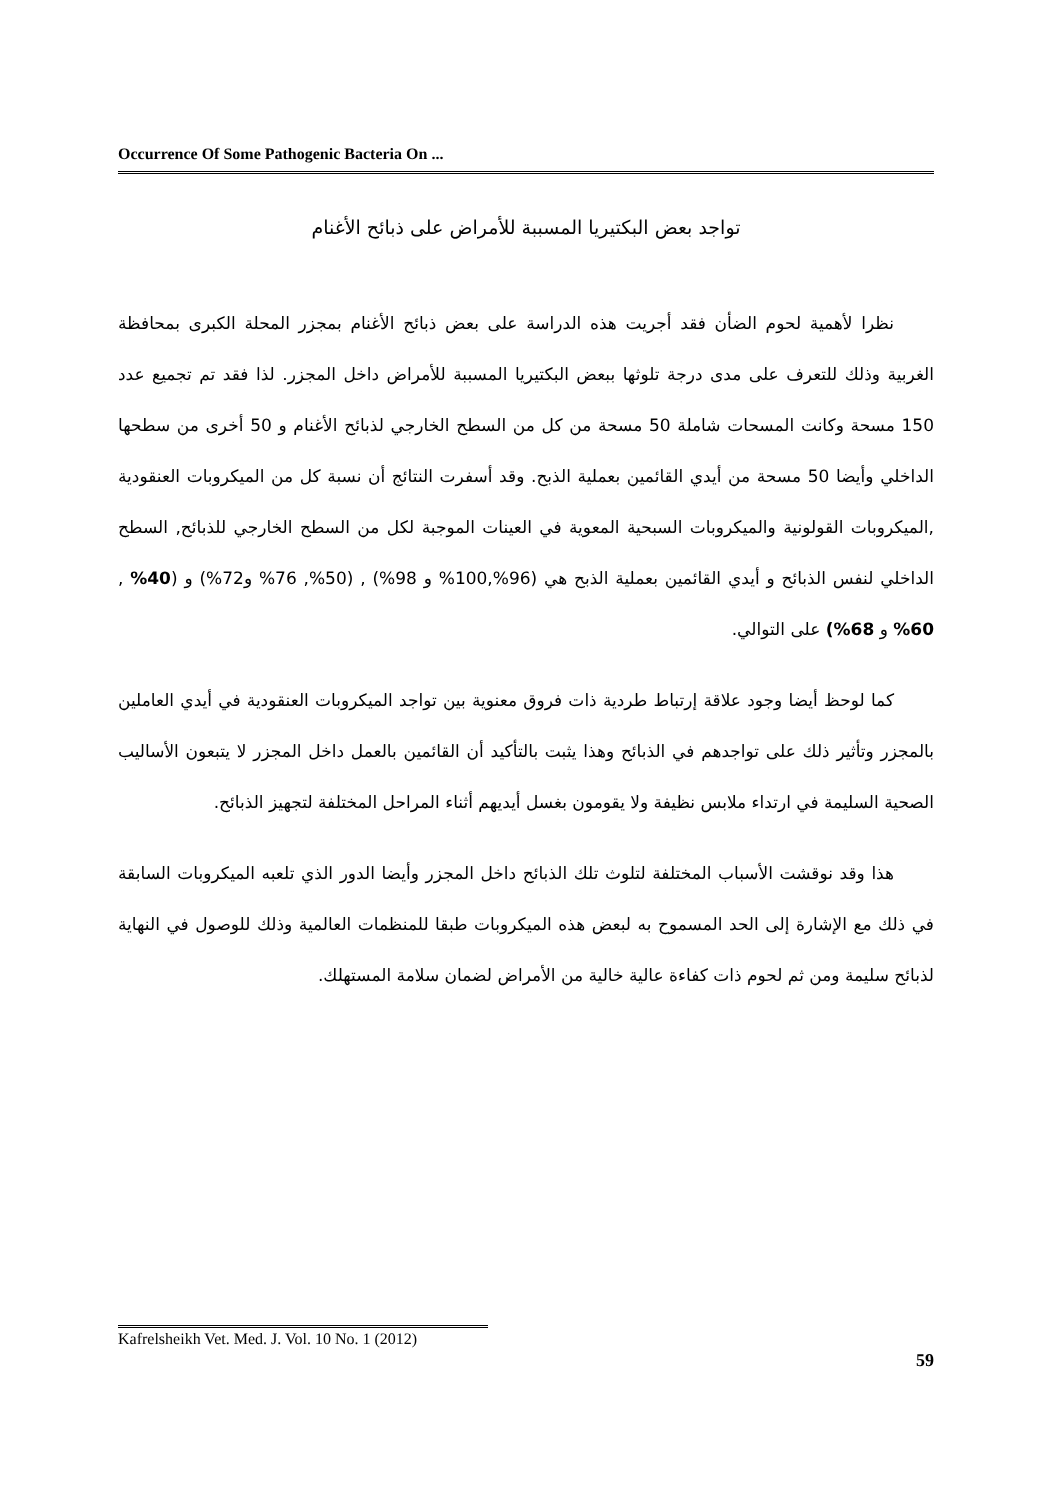Occurrence Of Some Pathogenic Bacteria On ...
تواجد بعض البكتيريا المسببة للأمراض على ذبائح الأغنام
نظرا لأهمية لحوم الضأن فقد أجريت هذه الدراسة على بعض ذبائح الأغنام بمجزر المحلة الكبرى بمحافظة الغربية وذلك للتعرف على مدى درجة تلوثها ببعض البكتيريا المسببة للأمراض داخل المجزر. لذا فقد تم تجميع عدد 150 مسحة وكانت المسحات شاملة 50 مسحة من كل من السطح الخارجي لذبائح الأغنام و 50 أخرى من سطحها الداخلي وأيضا 50 مسحة من أيدي القائمين بعملية الذبح. وقد أسفرت النتائج أن نسبة كل من الميكروبات العنقودية ,الميكروبات القولونية والميكروبات السبحية المعوية في العينات الموجبة لكل من السطح الخارجي للذبائح, السطح الداخلي لنفس الذبائح و أيدي القائمين بعملية الذبح هي (96%,100% و 98%) , (50%, 76% و72%) و (40% , 60% و 68%) على التوالي.
كما لوحظ أيضا وجود علاقة إرتباط طردية ذات فروق معنوية بين تواجد الميكروبات العنقودية في أيدي العاملين بالمجزر وتأثير ذلك على تواجدهم في الذبائح وهذا يثبت بالتأكيد أن القائمين بالعمل داخل المجزر لا يتبعون الأساليب الصحية السليمة في ارتداء ملابس نظيفة ولا يقومون بغسل أيديهم أثناء المراحل المختلفة لتجهيز الذبائح.
هذا وقد نوقشت الأسباب المختلفة لتلوث تلك الذبائح داخل المجزر وأيضا الدور الذي تلعبه الميكروبات السابقة في ذلك مع الإشارة إلى الحد المسموح به لبعض هذه الميكروبات طبقا للمنظمات العالمية وذلك للوصول في النهاية لذبائح سليمة ومن ثم لحوم ذات كفاءة عالية خالية من الأمراض لضمان سلامة المستهلك.
Kafrelsheikh Vet. Med. J. Vol. 10 No. 1 (2012)
59